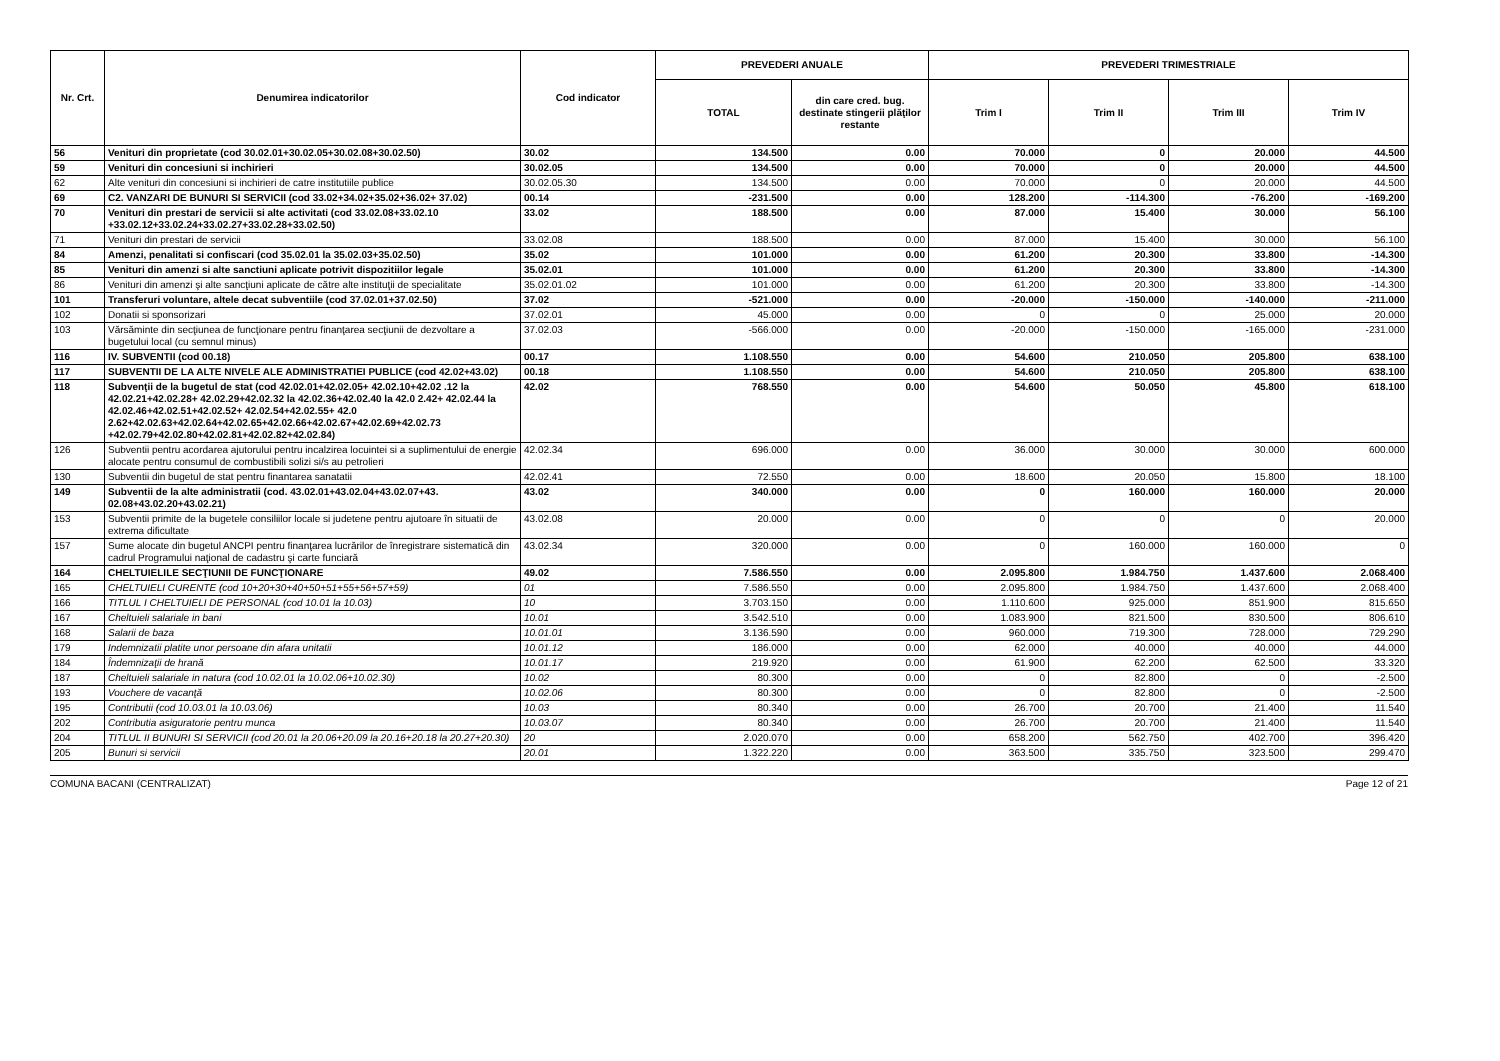| Nr. Crt. | Denumirea indicatorilor | Cod indicator | PREVEDERI ANUALE | | PREVEDERI TRIMESTRIALE | | | |
| --- | --- | --- | --- | --- | --- | --- | --- | --- |
| | | | TOTAL | din care cred. bug. destinate stingerii plăţilor restante | Trim I | Trim II | Trim III | Trim IV |
| 56 | Venituri din proprietate (cod 30.02.01+30.02.05+30.02.08+30.02.50) | 30.02 | 134.500 | 0.00 | 70.000 | 0 | 20.000 | 44.500 |
| 59 | Venituri din concesiuni si inchirieri | 30.02.05 | 134.500 | 0.00 | 70.000 | 0 | 20.000 | 44.500 |
| 62 | Alte venituri din concesiuni si inchirieri de catre institutiile publice | 30.02.05.30 | 134.500 | 0.00 | 70.000 | 0 | 20.000 | 44.500 |
| 69 | C2. VANZARI DE BUNURI SI SERVICII (cod 33.02+34.02+35.02+36.02+ 37.02) | 00.14 | -231.500 | 0.00 | 128.200 | -114.300 | -76.200 | -169.200 |
| 70 | Venituri din prestari de servicii si alte activitati (cod 33.02.08+33.02.10 +33.02.12+33.02.24+33.02.27+33.02.28+33.02.50) | 33.02 | 188.500 | 0.00 | 87.000 | 15.400 | 30.000 | 56.100 |
| 71 | Venituri din prestari de servicii | 33.02.08 | 188.500 | 0.00 | 87.000 | 15.400 | 30.000 | 56.100 |
| 84 | Amenzi, penalitati si confiscari (cod 35.02.01 la 35.02.03+35.02.50) | 35.02 | 101.000 | 0.00 | 61.200 | 20.300 | 33.800 | -14.300 |
| 85 | Venituri din amenzi si alte sanctiuni aplicate potrivit dispozitiilor legale | 35.02.01 | 101.000 | 0.00 | 61.200 | 20.300 | 33.800 | -14.300 |
| 86 | Venituri din amenzi şi alte sancţiuni aplicate de către alte instituţii de specialitate | 35.02.01.02 | 101.000 | 0.00 | 61.200 | 20.300 | 33.800 | -14.300 |
| 101 | Transferuri voluntare, altele decat subventiile (cod 37.02.01+37.02.50) | 37.02 | -521.000 | 0.00 | -20.000 | -150.000 | -140.000 | -211.000 |
| 102 | Donatii si sponsorizari | 37.02.01 | 45.000 | 0.00 | 0 | 0 | 25.000 | 20.000 |
| 103 | Vărsăminte din secţiunea de funcţionare pentru finanţarea secţiunii de dezvoltare a bugetului local (cu semnul minus) | 37.02.03 | -566.000 | 0.00 | -20.000 | -150.000 | -165.000 | -231.000 |
| 116 | IV. SUBVENTII (cod 00.18) | 00.17 | 1.108.550 | 0.00 | 54.600 | 210.050 | 205.800 | 638.100 |
| 117 | SUBVENTII DE LA ALTE NIVELE ALE ADMINISTRATIEI PUBLICE (cod 42.02+43.02) | 00.18 | 1.108.550 | 0.00 | 54.600 | 210.050 | 205.800 | 638.100 |
| 118 | Subvenţii de la bugetul de stat (cod 42.02.01+42.02.05+ 42.02.10+42.02 .12 la 42.02.21+42.02.28+ 42.02.29+42.02.32 la 42.02.36+42.02.40 la 42.0 2.42+ 42.02.44 la 42.02.46+42.02.51+42.02.52+ 42.02.54+42.02.55+ 42.0 2.62+42.02.63+42.02.64+42.02.65+42.02.66+42.02.67+42.02.69+42.02.73 +42.02.79+42.02.80+42.02.81+42.02.82+42.02.84) | 42.02 | 768.550 | 0.00 | 54.600 | 50.050 | 45.800 | 618.100 |
| 126 | Subventii pentru acordarea ajutorului pentru incalzirea locuintei si a suplimentului de energie alocate pentru consumul de combustibili solizi si/s au petrolieri | 42.02.34 | 696.000 | 0.00 | 36.000 | 30.000 | 30.000 | 600.000 |
| 130 | Subventii din bugetul de stat pentru finantarea sanatatii | 42.02.41 | 72.550 | 0.00 | 18.600 | 20.050 | 15.800 | 18.100 |
| 149 | Subventii de la alte administratii (cod. 43.02.01+43.02.04+43.02.07+43. 02.08+43.02.20+43.02.21) | 43.02 | 340.000 | 0.00 | 0 | 160.000 | 160.000 | 20.000 |
| 153 | Subventii primite de la bugetele consiliilor locale si judetene pentru ajutoare în situatii de extrema dificultate | 43.02.08 | 20.000 | 0.00 | 0 | 0 | 0 | 20.000 |
| 157 | Sume alocate din bugetul ANCPI pentru finanţarea lucrărilor de înregistrare sistematică din cadrul Programului naţional de cadastru şi carte funciară | 43.02.34 | 320.000 | 0.00 | 0 | 160.000 | 160.000 | 0 |
| 164 | CHELTUIELILE SECŢIUNII DE FUNCŢIONARE | 49.02 | 7.586.550 | 0.00 | 2.095.800 | 1.984.750 | 1.437.600 | 2.068.400 |
| 165 | CHELTUIELI CURENTE (cod 10+20+30+40+50+51+55+56+57+59) | 01 | 7.586.550 | 0.00 | 2.095.800 | 1.984.750 | 1.437.600 | 2.068.400 |
| 166 | TITLUL I CHELTUIELI DE PERSONAL (cod 10.01 la 10.03) | 10 | 3.703.150 | 0.00 | 1.110.600 | 925.000 | 851.900 | 815.650 |
| 167 | Cheltuieli salariale in bani | 10.01 | 3.542.510 | 0.00 | 1.083.900 | 821.500 | 830.500 | 806.610 |
| 168 | Salarii de baza | 10.01.01 | 3.136.590 | 0.00 | 960.000 | 719.300 | 728.000 | 729.290 |
| 179 | Indemnizatii platite unor persoane din afara unitatii | 10.01.12 | 186.000 | 0.00 | 62.000 | 40.000 | 40.000 | 44.000 |
| 184 | Îndemnizaţii de hrană | 10.01.17 | 219.920 | 0.00 | 61.900 | 62.200 | 62.500 | 33.320 |
| 187 | Cheltuieli salariale in natura (cod 10.02.01 la 10.02.06+10.02.30) | 10.02 | 80.300 | 0.00 | 0 | 82.800 | 0 | -2.500 |
| 193 | Vouchere de vacanţă | 10.02.06 | 80.300 | 0.00 | 0 | 82.800 | 0 | -2.500 |
| 195 | Contributii (cod 10.03.01 la 10.03.06) | 10.03 | 80.340 | 0.00 | 26.700 | 20.700 | 21.400 | 11.540 |
| 202 | Contributia asiguratorie pentru munca | 10.03.07 | 80.340 | 0.00 | 26.700 | 20.700 | 21.400 | 11.540 |
| 204 | TITLUL II BUNURI SI SERVICII (cod 20.01 la 20.06+20.09 la 20.16+20.18 la 20.27+20.30) | 20 | 2.020.070 | 0.00 | 658.200 | 562.750 | 402.700 | 396.420 |
| 205 | Bunuri si servicii | 20.01 | 1.322.220 | 0.00 | 363.500 | 335.750 | 323.500 | 299.470 |
COMUNA BACANI (CENTRALIZAT) Page 12 of 21